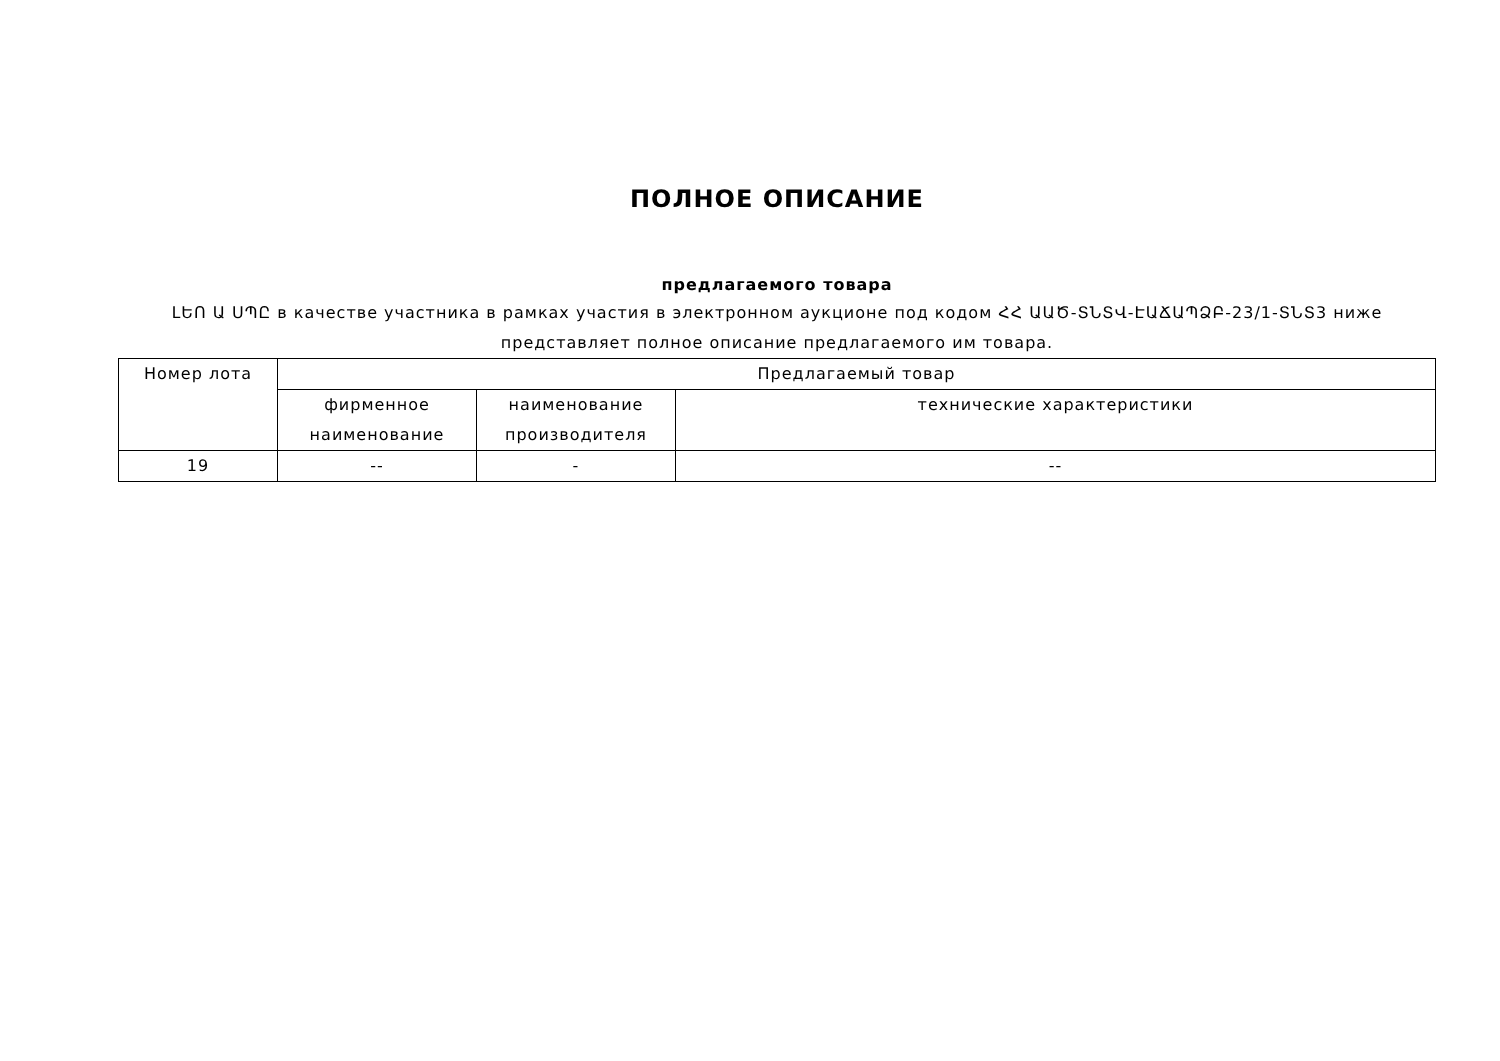ПОЛНОЕ ОПИСАНИЕ
предлагаемого товара
ԼԵՈ Ա ՍՊԸ в качестве участника в рамках участия в электронном аукционе под кодом ՀՀ ԱԱԾ-ՏՆՏՎ-ԷԱՃԱՊՁԲ-23/1-ՏՆՏ3 ниже представляет полное описание предлагаемого им товара.
| Номер лота | Предлагаемый товар | | |
| --- | --- | --- | --- |
| | фирменное наименование | наименование производителя | технические характеристики |
| 19 | -- | - | -- |